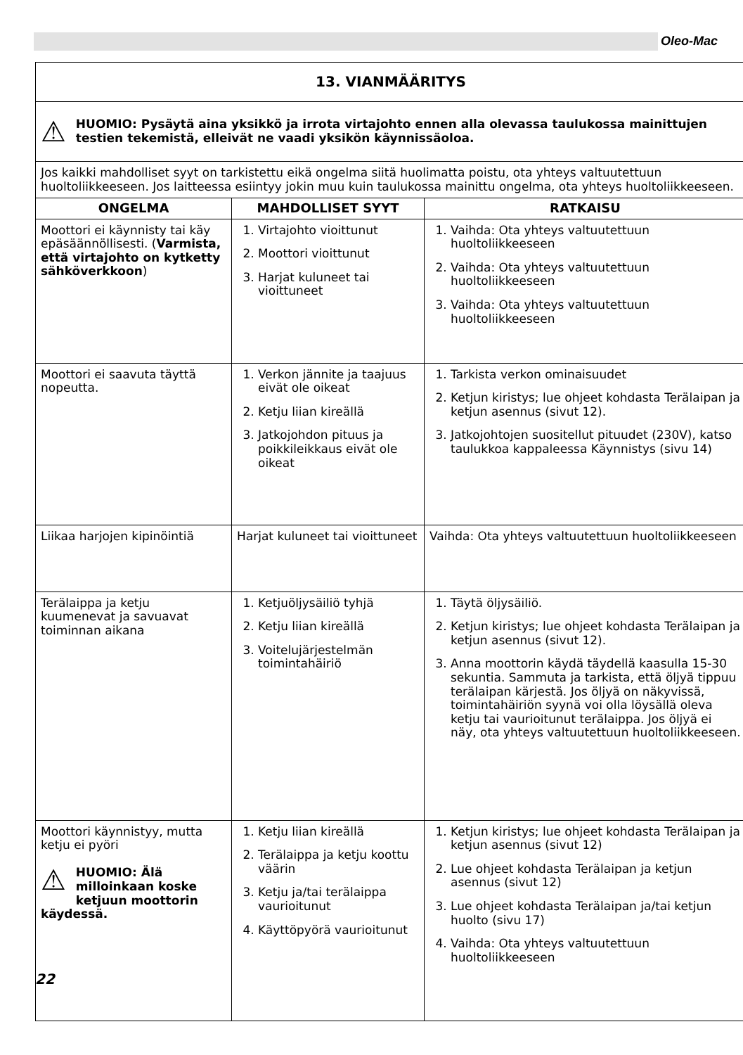Oleo-Mac
| 13. VIANMÄÄRITYS | | |
| ⚠ HUOMIO: Pysäytä aina yksikkö ja irrota virtajohto ennen alla olevassa taulukossa mainittujen testien tekemistä, elleivät ne vaadi yksikön käynnissäoloa. | | |
| Jos kaikki mahdolliset syyt on tarkistettu eikä ongelma siitä huolimatta poistu, ota yhteys valtuutettuun huoltoliikkeeseen. Jos laitteessa esiintyy jokin muu kuin taulukossa mainittu ongelma, ota yhteys huoltoliikkeeseen. | | |
| ONGELMA | MAHDOLLISET SYYT | RATKAISU |
| Moottori ei käynnisty tai käy epäsäännöllisesti. ( Varmista, että virtajohto on kytketty sähköverkkoon ) | 1. Virtajohto vioittunut 2. Moottori vioittunut 3. Harjat kuluneet tai vioittuneet | 1. Vaihda: Ota yhteys valtuutettuun huoltoliikkeeseen 2. Vaihda: Ota yhteys valtuutettuun huoltoliikkeeseen 3. Vaihda: Ota yhteys valtuutettuun huoltoliikkeeseen |
| Moottori ei saavuta täyttä nopeutta. | 1. Verkon jännite ja taajuus eivät ole oikeat 2. Ketju liian kireällä 3. Jatkojohdon pituus ja poikkileikkaus eivät ole oikeat | 1. Tarkista verkon ominaisuudet 2. Ketjun kiristys; lue ohjeet kohdasta Terälaipan ja ketjun asennus (sivut 12). 3. Jatkojohtojen suositellut pituudet (230V), katso taulukkoa kappaleessa Käynnistys (sivu 14) |
| Liikaa harjojen kipinöintiä | Harjat kuluneet tai vioittuneet | Vaihda: Ota yhteys valtuutettuun huoltoliikkeeseen |
| Terälaippa ja ketju kuumenevat ja savuavat toiminnan aikana | 1. Ketjuöljysäiliö tyhjä 2. Ketju liian kireällä 3. Voitelujärjestelmän toimintahäiriö | 1. Täytä öljysäiliö. 2. Ketjun kiristys; lue ohjeet kohdasta Terälaipan ja ketjun asennus (sivut 12). 3. Anna moottorin käydä täydellä kaasulla 15-30 sekuntia. Sammuta ja tarkista, että öljyä tippuu terälaipan kärjestä. Jos öljyä on näkyvissä, toimintahäiriön syynä voi olla löysällä oleva ketju tai vaurioitunut terälaippa. Jos öljyä ei näy, ota yhteys valtuutettuun huoltoliikkeeseen. |
| Moottori käynnistyy, mutta ketju ei pyöri ⚠ HUOMIO: Älä milloinkaan koske ketjuun moottorin käydessä. | 1. Ketju liian kireällä 2. Terälaippa ja ketju koottu väärin 3. Ketju ja/tai terälaippa vaurioitunut 4. Käyttöpyörä vaurioitunut | 1. Ketjun kiristys; lue ohjeet kohdasta Terälaipan ja ketjun asennus (sivut 12) 2. Lue ohjeet kohdasta Terälaipan ja ketjun asennus (sivut 12) 3. Lue ohjeet kohdasta Terälaipan ja/tai ketjun huolto (sivu 17) 4. Vaihda: Ota yhteys valtuutettuun huoltoliikkeeseen |
22